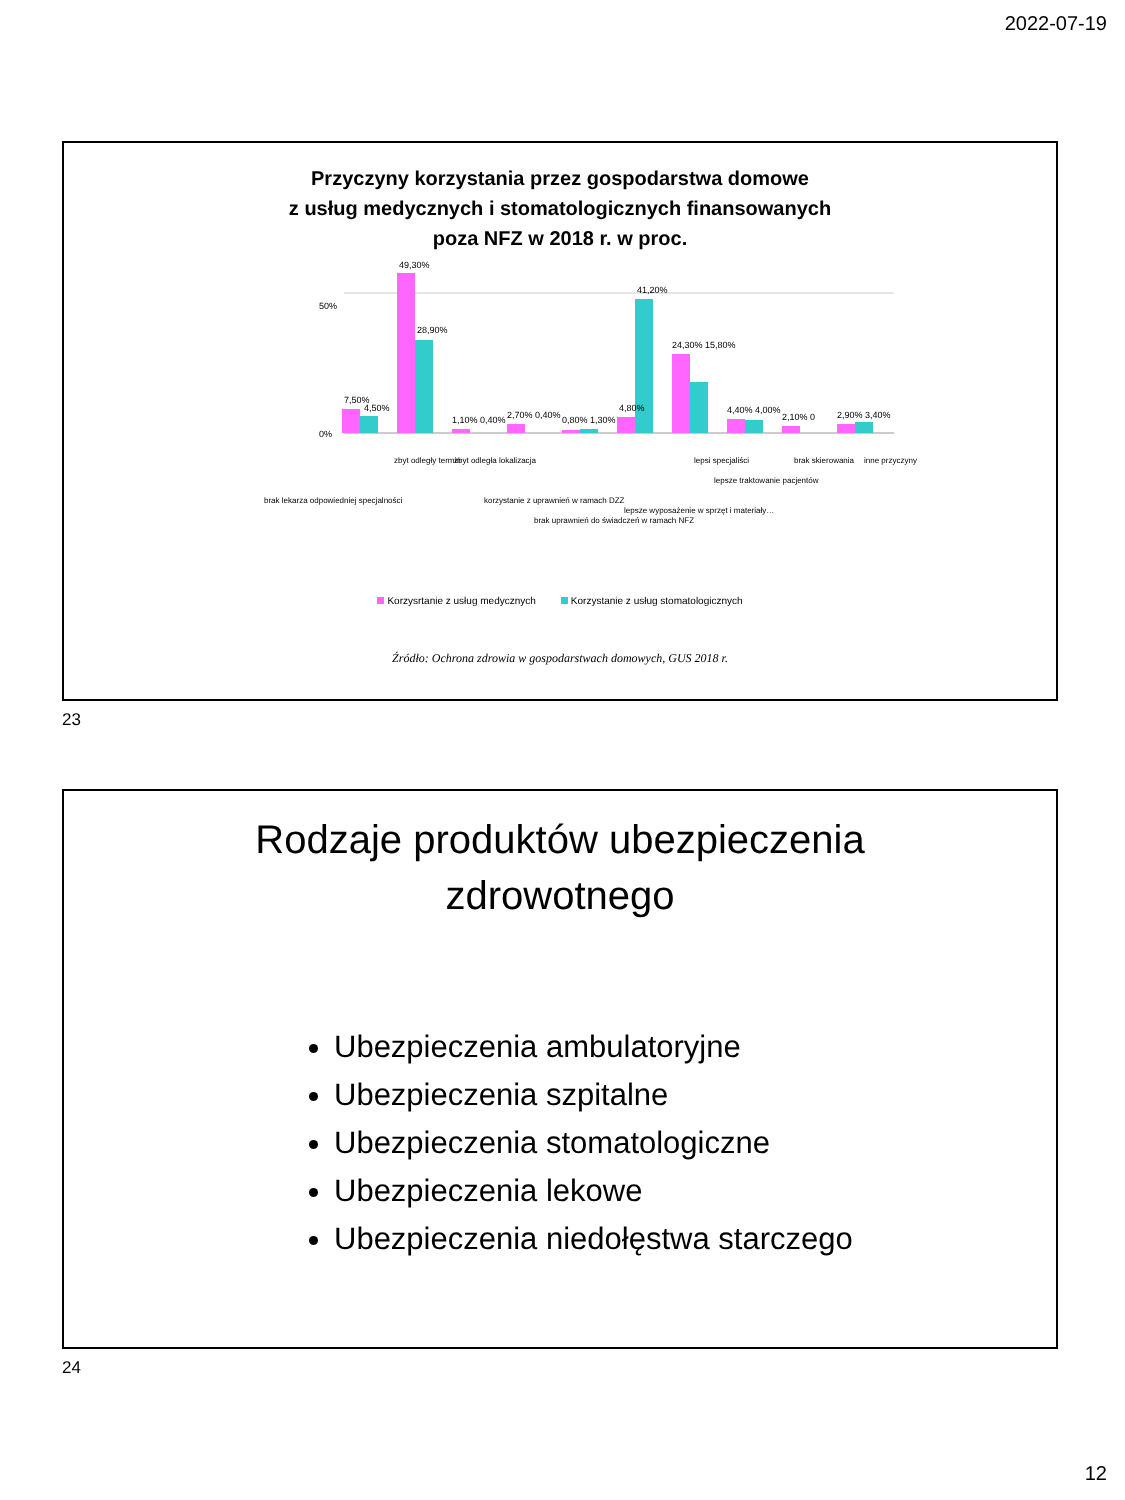2022-07-19
Przyczyny korzystania przez gospodarstwa domowe
z usług medycznych i stomatologicznych finansowanych
poza NFZ w 2018 r. w proc.
0%
50%
7,50%
4,50%
49,30%
28,90%
1,10% 0,40%
2,70% 0,40%
0,80% 1,30%
4,80%
41,20%
24,30% 15,80%
4,40% 4,00%
2,10% 0
2,90% 3,40%
brak lekarza odpowiedniej specjalności
zbyt odległy termin
zbyt odległa lokalizacja
korzystanie z uprawnień w ramach DZZ
brak uprawnień do świadczeń w ramach NFZ
lepsze wyposażenie w sprzęt i materiały…
lepsi specjaliści
lepsze traktowanie pacjentów
brak skierowania
inne przyczyny
Korzysrtanie z usług medycznych Korzystanie z usług stomatologicznych
Źródło: Ochrona zdrowia w gospodarstwach domowych, GUS 2018 r.
23
Rodzaje produktów ubezpieczenia
zdrowotnego
Ubezpieczenia ambulatoryjne
Ubezpieczenia szpitalne
Ubezpieczenia stomatologiczne
Ubezpieczenia lekowe
Ubezpieczenia niedołęstwa starczego
24
12